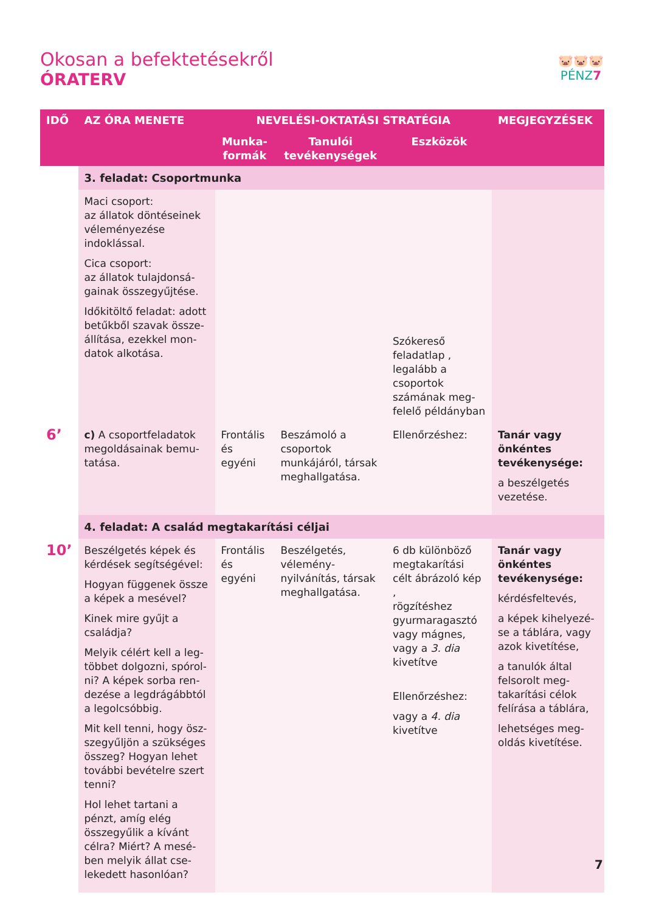Okosan a befektetésekről
ÓRATERV
🐷🐷🐷
PÉNZ7
| IDŐ | AZ ÓRA MENETE | NEVELÉSI-OKTATÁSI STRATÉGIA | | | MEGJEGYZÉSEK |
| --- | --- | --- | --- | --- | --- |
| | | Munka- formák | Tanulói tevékenységek | Eszközök | |
| | 3. feladat: Csoportmunka | | | | |
| | Maci csoport: az állatok döntései­nek véleményezése indoklással. Cica csoport: az állatok tulajdonsá­gainak összegyűjtése. Időkitöltő feladat: adott betűkből szavak össze­állítása, ezekkel mon­datok alkotása. | | | Szókereső feladat­lap , legalább a csopor­tok számának meg­felelő példányban | |
| 6’ | c) A csoportfeladatok megoldásainak bemu­tatása. | Frontális és egyéni | Beszámoló a csoportok munkájáról, társak meg­hallgatása. | Ellenőrzéshez: | Tanár vagy önkén­tes tevékenysége: a beszélgetés vezetése. |
| | 4. feladat: A család megtakarítási céljai | | | | |
| 10’ | Beszélgetés képek és kérdések segítségével: Hogyan függenek össze a képek a mesével? Kinek mire gyűjt a családja? Melyik célért kell a leg­többet dolgozni, spórol­ni? A képek sorba ren­dezése a legdrágábbtól a legolcsóbbig. Mit kell tenni, hogy ösz­szegyűljön a szükséges összeg? Hogyan lehet további bevételre szert tenni? Hol lehet tartani a pénzt, amíg elég összegyűlik a kívánt célra? Miért? A mesé­ben melyik állat cse­lekedett hasonlóan? | Frontális és egyéni | Beszélgetés, vélemény­nyilvánítás, társak meg­hallgatása. | 6 db különböző megtakarítási célt ábrázoló kép , rögzítéshez gyurmaragasztó vagy mágnes, vagy a 3. dia kivetítve Ellenőrzéshez: vagy a 4. dia kivetítve | Tanár vagy önkén­tes tevékenysége: kérdésfeltevés, a képek kihelyezé­se a táblára, vagy azok kivetítése, a tanulók által felsorolt meg­takarítási célok felírása a táblára, lehetséges meg­oldás kivetítése. |
7